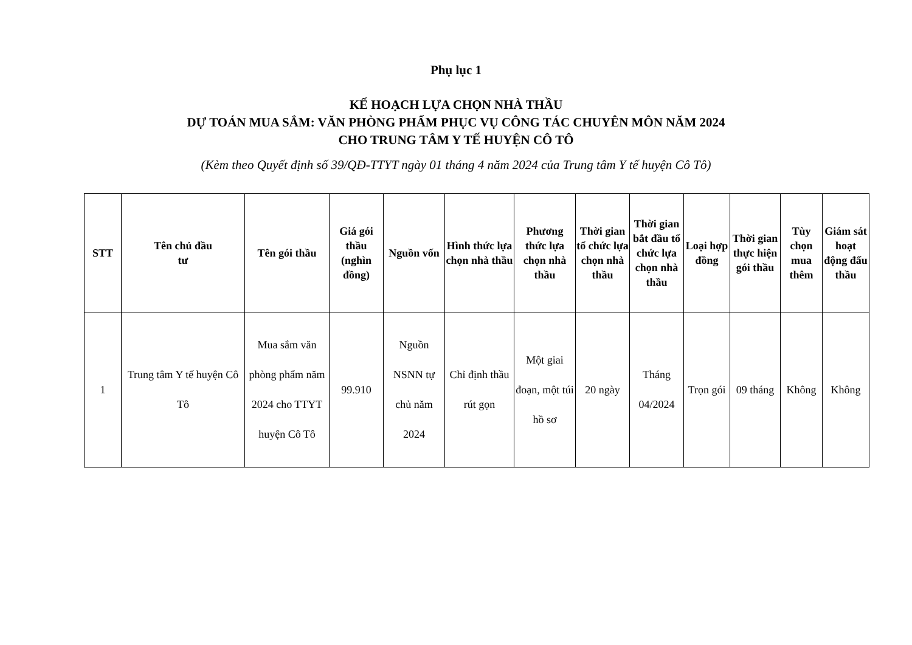Phụ lục 1
KẾ HOẠCH LỰA CHỌN NHÀ THẦU
DỰ TOÁN MUA SẮM: VĂN PHÒNG PHẨM PHỤC VỤ CÔNG TÁC CHUYÊN MÔN NĂM 2024
CHO TRUNG TÂM Y TẾ HUYỆN CÔ TÔ
(Kèm theo Quyết định số 39/QĐ-TTYT ngày 01 tháng 4 năm 2024 của Trung tâm Y tế huyện Cô Tô)
| STT | Tên chủ đầu tư | Tên gói thầu | Giá gói thầu (nghìn đồng) | Nguồn vốn | Hình thức lựa chọn nhà thầu | Phương thức lựa chọn nhà thầu | Thời gian tổ chức lựa chọn nhà thầu | Thời gian bắt đầu tổ chức lựa chọn nhà thầu | Loại hợp đồng | Thời gian thực hiện gói thầu | Tùy chọn mua thêm | Giám sát hoạt động đấu thầu |
| --- | --- | --- | --- | --- | --- | --- | --- | --- | --- | --- | --- | --- |
| 1 | Trung tâm Y tế huyện Cô Tô | Mua sắm văn phòng phẩm năm 2024 cho TTYT huyện Cô Tô | 99.910 | Nguồn NSNN tự chủ năm 2024 | Chỉ định thầu rút gọn | Một giai đoạn, một túi hồ sơ | 20 ngày | Tháng 04/2024 | Trọn gói | 09 tháng | Không | Không |